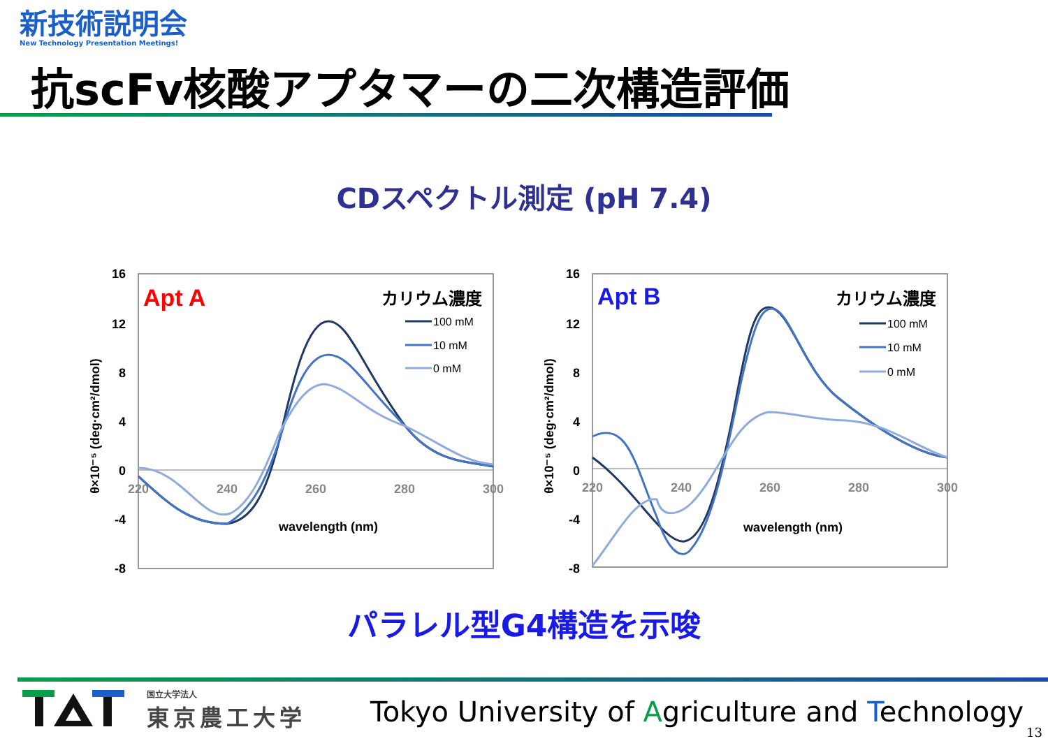新技術説明会
New Technology Presentation Meetings!
抗scFv核酸アプタマーの二次構造評価
CDスペクトル測定 (pH 7.4)
16
12
8
4
0
-4
-8
220
240
260
280
300
wavelength (nm)
θ×10⁻⁵ (deg·cm²/dmol)
Apt A
カリウム濃度
100 mM
10 mM
0 mM
16
12
8
4
0
-4
-8
220
240
260
280
300
wavelength (nm)
θ×10⁻⁵ (deg·cm²/dmol)
Apt B
カリウム濃度
100 mM
10 mM
0 mM
パラレル型G4構造を示唆
国立大学法人
東京農工大学
Tokyo University of Agriculture and Technology
13